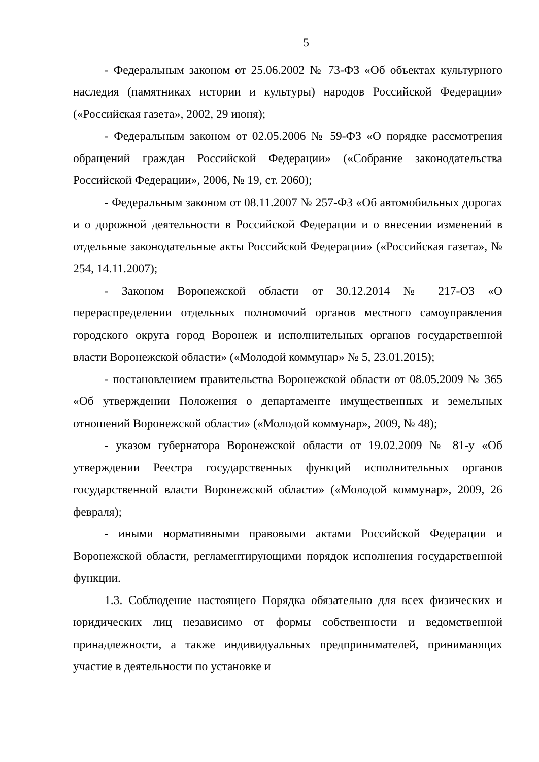5
- Федеральным законом от 25.06.2002 № 73-ФЗ «Об объектах культурного наследия (памятниках истории и культуры) народов Российской Федерации» («Российская газета», 2002, 29 июня);
- Федеральным законом от 02.05.2006 № 59-ФЗ «О порядке рассмотрения обращений граждан Российской Федерации» («Собрание законодательства Российской Федерации», 2006, № 19, ст. 2060);
- Федеральным законом от 08.11.2007 № 257-ФЗ «Об автомобильных дорогах и о дорожной деятельности в Российской Федерации и о внесении изменений в отдельные законодательные акты Российской Федерации» («Российская газета», № 254, 14.11.2007);
- Законом Воронежской области от 30.12.2014 № 217-ОЗ «О перераспределении отдельных полномочий органов местного самоуправления городского округа город Воронеж и исполнительных органов государственной власти Воронежской области» («Молодой коммунар» № 5, 23.01.2015);
- постановлением правительства Воронежской области от 08.05.2009 № 365 «Об утверждении Положения о департаменте имущественных и земельных отношений Воронежской области» («Молодой коммунар», 2009, № 48);
- указом губернатора Воронежской области от 19.02.2009 № 81-у «Об утверждении Реестра государственных функций исполнительных органов государственной власти Воронежской области» («Молодой коммунар», 2009, 26 февраля);
- иными нормативными правовыми актами Российской Федерации и Воронежской области, регламентирующими порядок исполнения государственной функции.
1.3. Соблюдение настоящего Порядка обязательно для всех физических и юридических лиц независимо от формы собственности и ведомственной принадлежности, а также индивидуальных предпринимателей, принимающих участие в деятельности по установке и